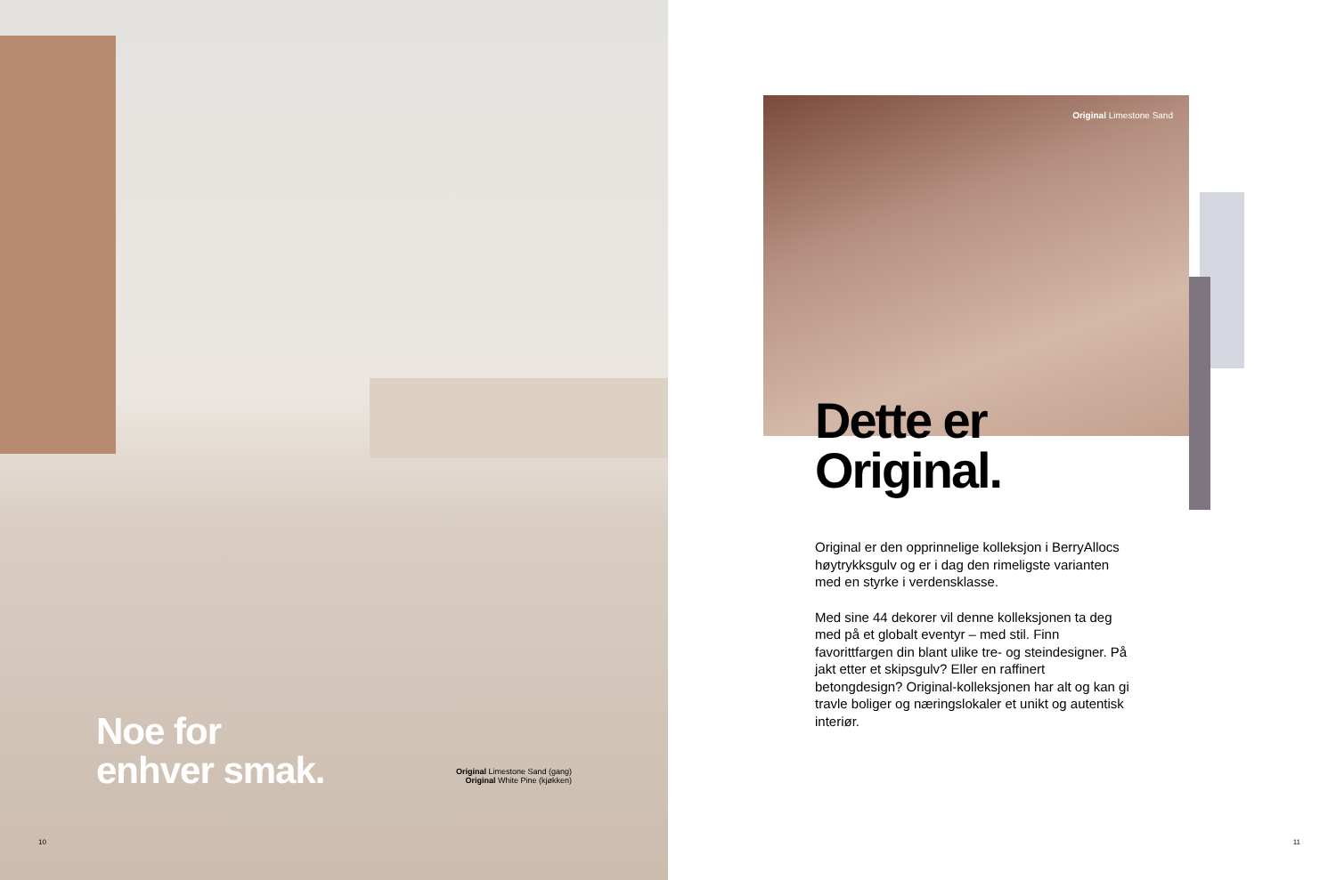Noe for
enhver smak.
Original Limestone Sand (gang)
Original White Pine (kjøkken)
10
Original Limestone Sand
Dette er Original.
Original er den opprinnelige kolleksjon i BerryAllocs høytrykksgulv og er i dag den rimeligste varianten med en styrke i verdensklasse.
Med sine 44 dekorer vil denne kolleksjonen ta deg med på et globalt eventyr – med stil. Finn favorittfargen din blant ulike tre- og steindesigner. På jakt etter et skipsgulv? Eller en raffinert betongdesign? Original-kolleksjonen har alt og kan gi travle boliger og næringslokaler et unikt og autentisk interiør.
11